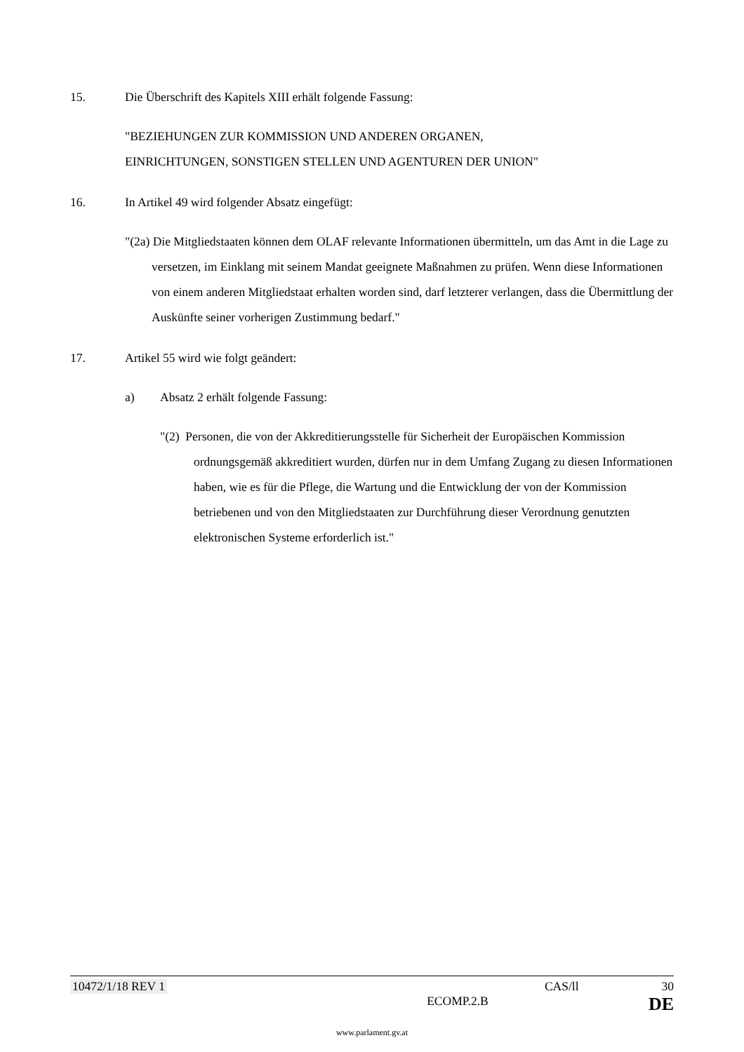15. Die Überschrift des Kapitels XIII erhält folgende Fassung:
"BEZIEHUNGEN ZUR KOMMISSION UND ANDEREN ORGANEN,
EINRICHTUNGEN, SONSTIGEN STELLEN UND AGENTUREN DER UNION"
16. In Artikel 49 wird folgender Absatz eingefügt:
"(2a) Die Mitgliedstaaten können dem OLAF relevante Informationen übermitteln, um das Amt in die Lage zu versetzen, im Einklang mit seinem Mandat geeignete Maßnahmen zu prüfen. Wenn diese Informationen von einem anderen Mitgliedstaat erhalten worden sind, darf letzterer verlangen, dass die Übermittlung der Auskünfte seiner vorherigen Zustimmung bedarf."
17. Artikel 55 wird wie folgt geändert:
a) Absatz 2 erhält folgende Fassung:
"(2) Personen, die von der Akkreditierungsstelle für Sicherheit der Europäischen Kommission ordnungsgemäß akkreditiert wurden, dürfen nur in dem Umfang Zugang zu diesen Informationen haben, wie es für die Pflege, die Wartung und die Entwicklung der von der Kommission betriebenen und von den Mitgliedstaaten zur Durchführung dieser Verordnung genutzten elektronischen Systeme erforderlich ist."
10472/1/18 REV 1 CAS/ll 30
ECOMP.2.B DE
www.parlament.gv.at